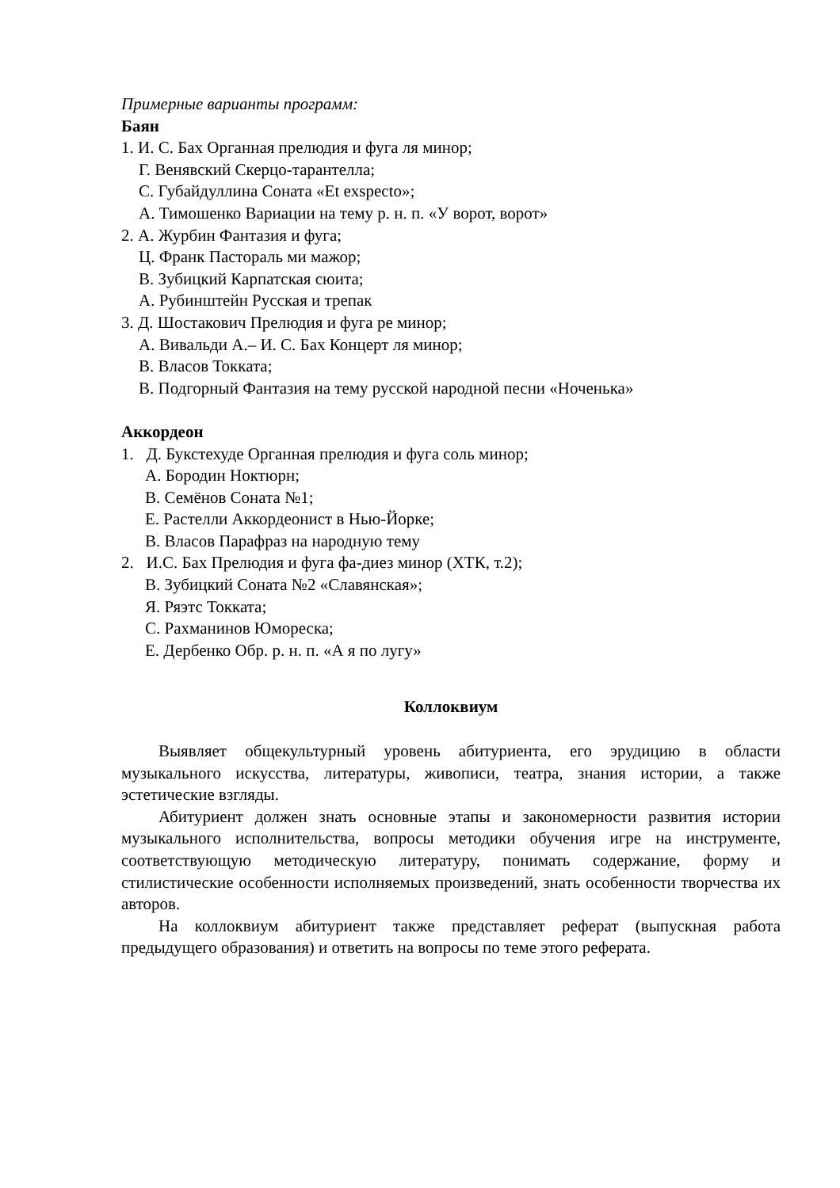Примерные варианты программ:
Баян
1. И. С. Бах Органная прелюдия и фуга ля минор;
Г. Венявский Скерцо-тарантелла;
С. Губайдуллина Соната «Et exspecto»;
А. Тимошенко Вариации на тему р. н. п. «У ворот, ворот»
2. А. Журбин Фантазия и фуга;
Ц. Франк Пастораль ми мажор;
В. Зубицкий Карпатская сюита;
А. Рубинштейн Русская и трепак
3. Д. Шостакович Прелюдия и фуга ре минор;
А. Вивальди А.– И. С. Бах Концерт ля минор;
В. Власов Токката;
В. Подгорный Фантазия на тему русской народной песни «Ноченька»
Аккордеон
1. Д. Букстехуде Органная прелюдия и фуга соль минор;
А. Бородин Ноктюрн;
В. Семёнов Соната №1;
Е. Растелли Аккордеонист в Нью-Йорке;
В. Власов Парафраз на народную тему
2. И.С. Бах Прелюдия и фуга фа-диез минор (ХТК, т.2);
В. Зубицкий Соната №2 «Славянская»;
Я. Ряэтс Токката;
С. Рахманинов Юмореска;
Е. Дербенко Обр. р. н. п. «А я по лугу»
Коллоквиум
Выявляет общекультурный уровень абитуриента, его эрудицию в области музыкального искусства, литературы, живописи, театра, знания истории, а также эстетические взгляды.
Абитуриент должен знать основные этапы и закономерности развития истории музыкального исполнительства, вопросы методики обучения игре на инструменте, соответствующую методическую литературу, понимать содержание, форму и стилистические особенности исполняемых произведений, знать особенности творчества их авторов.
На коллоквиум абитуриент также представляет реферат (выпускная работа предыдущего образования) и ответить на вопросы по теме этого реферата.